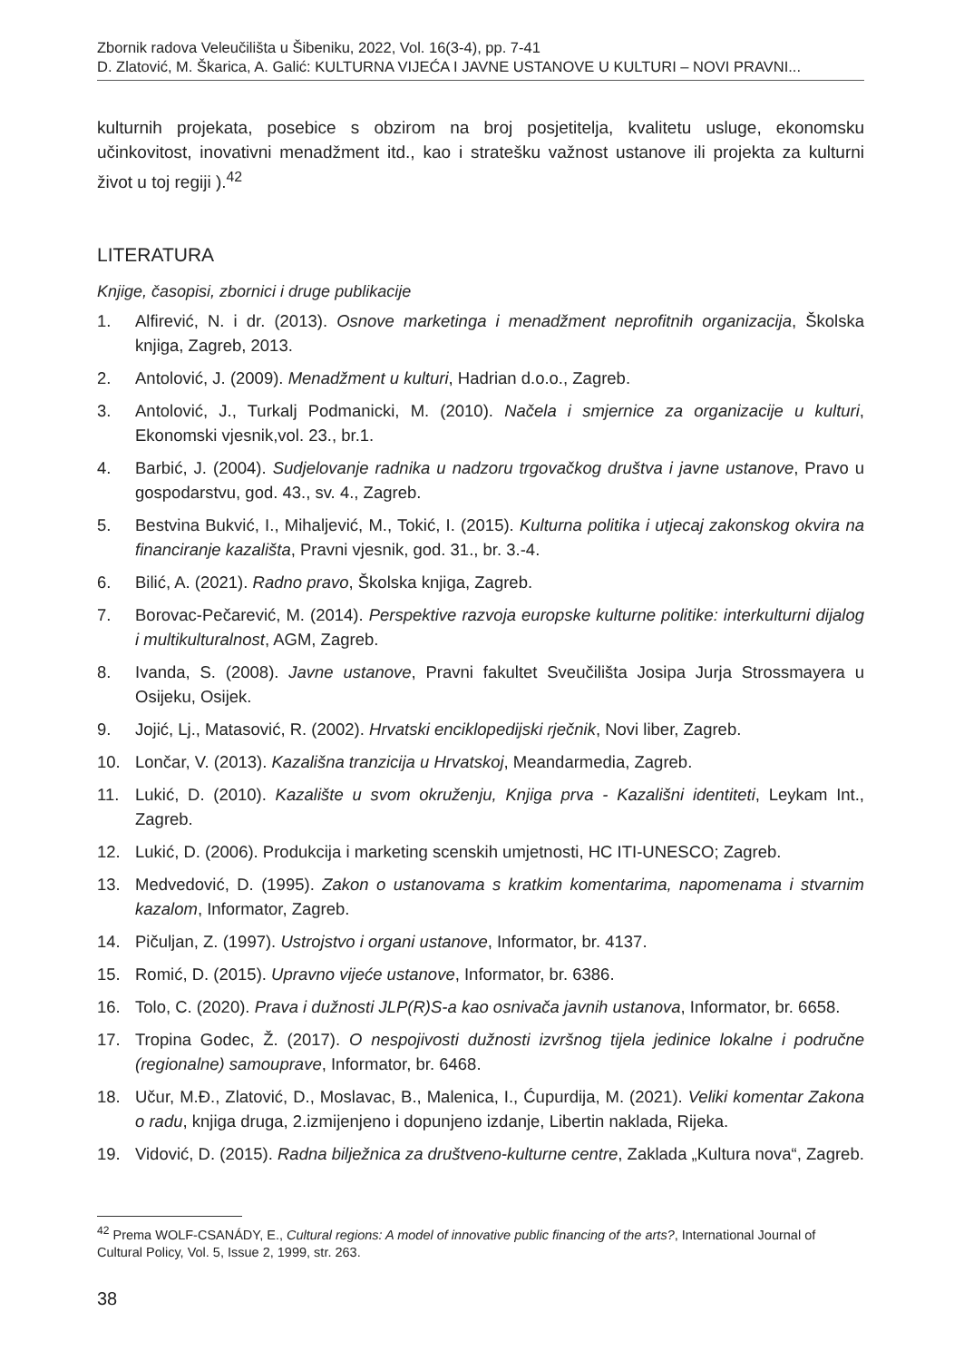Zbornik radova Veleučilišta u Šibeniku, 2022, Vol. 16(3-4), pp. 7-41
D. Zlatović, M. Škarica, A. Galić: KULTURNA VIJEĆA I JAVNE USTANOVE U KULTURI – NOVI PRAVNI...
kulturnih projekata, posebice s obzirom na broj posjetitelja, kvalitetu usluge, ekonomsku učinkovitost, inovativni menadžment itd., kao i stratešku važnost ustanove ili projekta za kulturni život u toj regiji ).<sup>42</sup>
LITERATURA
Knjige, časopisi, zbornici i druge publikacije
1. Alfirević, N. i dr. (2013). Osnove marketinga i menadžment neprofitnih organizacija, Školska knjiga, Zagreb, 2013.
2. Antolović, J. (2009). Menadžment u kulturi, Hadrian d.o.o., Zagreb.
3. Antolović, J., Turkalj Podmanicki, M. (2010). Načela i smjernice za organizacije u kulturi, Ekonomski vjesnik,vol. 23., br.1.
4. Barbić, J. (2004). Sudjelovanje radnika u nadzoru trgovačkog društva i javne ustanove, Pravo u gospodarstvu, god. 43., sv. 4., Zagreb.
5. Bestvina Bukvić, I., Mihaljević, M., Tokić, I. (2015). Kulturna politika i utjecaj zakonskog okvira na financiranje kazališta, Pravni vjesnik, god. 31., br. 3.-4.
6. Bilić, A. (2021). Radno pravo, Školska knjiga, Zagreb.
7. Borovac-Pečarević, M. (2014). Perspektive razvoja europske kulturne politike: interkulturni dijalog i multikulturalnost, AGM, Zagreb.
8. Ivanda, S. (2008). Javne ustanove, Pravni fakultet Sveučilišta Josipa Jurja Strossmayera u Osijeku, Osijek.
9. Jojić, Lj., Matasović, R. (2002). Hrvatski enciklopedijski rječnik, Novi liber, Zagreb.
10. Lončar, V. (2013). Kazališna tranzicija u Hrvatskoj, Meandarmedia, Zagreb.
11. Lukić, D. (2010). Kazalište u svom okruženju, Knjiga prva - Kazališni identiteti, Leykam Int., Zagreb.
12. Lukić, D. (2006). Produkcija i marketing scenskih umjetnosti, HC ITI-UNESCO; Zagreb.
13. Medvedović, D. (1995). Zakon o ustanovama s kratkim komentarima, napomenama i stvarnim kazalom, Informator, Zagreb.
14. Pičuljan, Z. (1997). Ustrojstvo i organi ustanove, Informator, br. 4137.
15. Romić, D. (2015). Upravno vijeće ustanove, Informator, br. 6386.
16. Tolo, C. (2020). Prava i dužnosti JLP(R)S-a kao osnivača javnih ustanova, Informator, br. 6658.
17. Tropina Godec, Ž. (2017). O nespojivosti dužnosti izvršnog tijela jedinice lokalne i područne (regionalne) samouprave, Informator, br. 6468.
18. Učur, M.Đ., Zlatović, D., Moslavac, B., Malenica, I., Ćupurdija, M. (2021). Veliki komentar Zakona o radu, knjiga druga, 2.izmijenjeno i dopunjeno izdanje, Libertin naklada, Rijeka.
19. Vidović, D. (2015). Radna bilježnica za društveno-kulturne centre, Zaklada „Kultura nova“, Zagreb.
<sup>42</sup> Prema WOLF-CSANÁDY, E., Cultural regions: A model of innovative public financing of the arts?, International Journal of Cultural Policy, Vol. 5, Issue 2, 1999, str. 263.
38